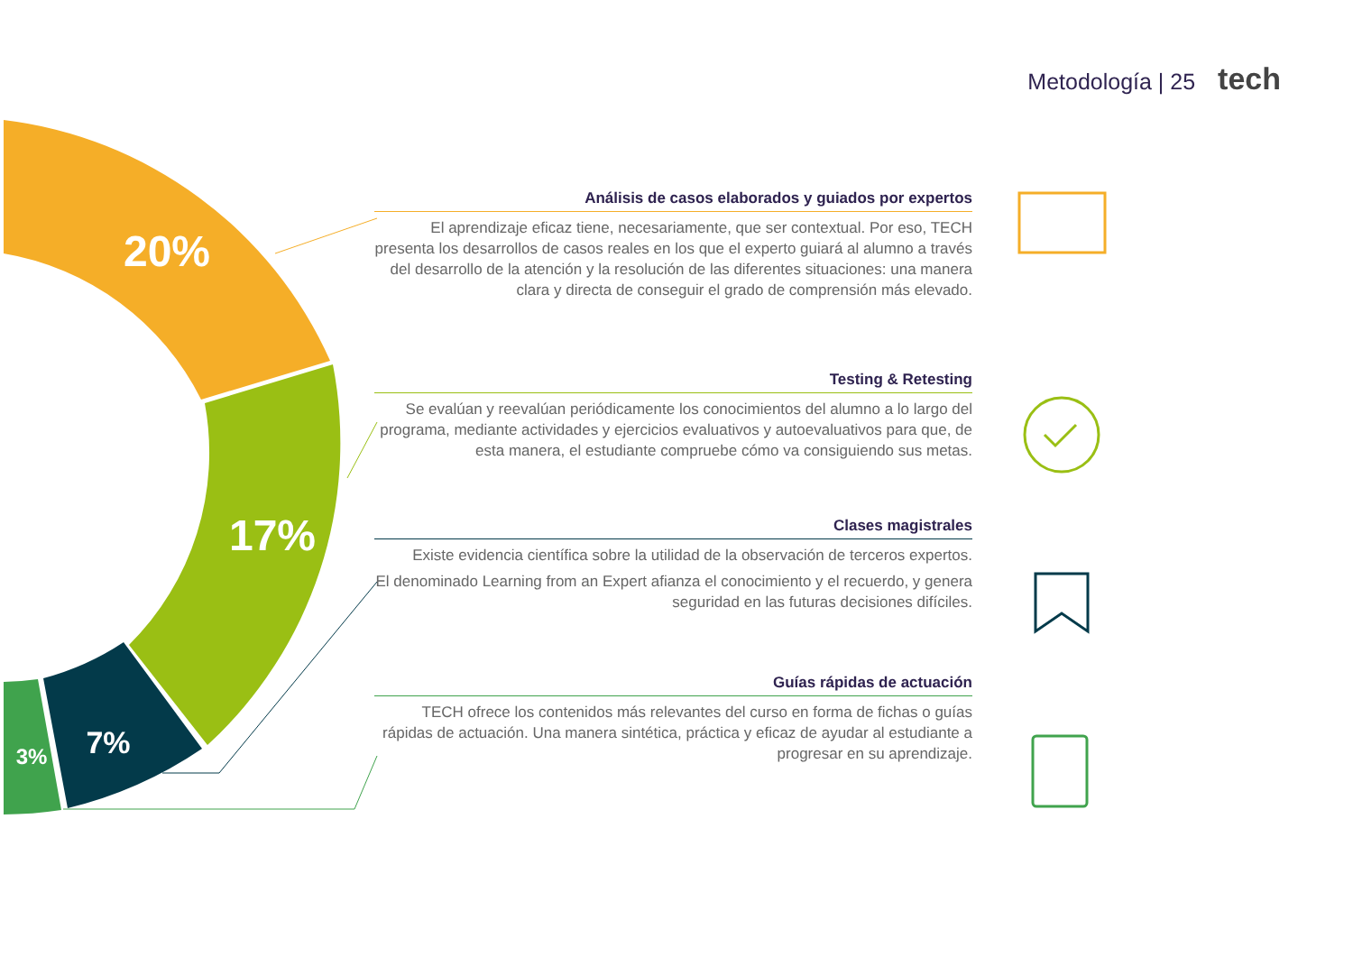Metodología | 25 tech
20%
17%
7%
3%
Análisis de casos elaborados y guiados por expertos
El aprendizaje eficaz tiene, necesariamente, que ser contextual. Por eso, TECH presenta los desarrollos de casos reales en los que el experto guiará al alumno a través del desarrollo de la atención y la resolución de las diferentes situaciones: una manera clara y directa de conseguir el grado de comprensión más elevado.
Testing & Retesting
Se evalúan y reevalúan periódicamente los conocimientos del alumno a lo largo del programa, mediante actividades y ejercicios evaluativos y autoevaluativos para que, de esta manera, el estudiante compruebe cómo va consiguiendo sus metas.
Clases magistrales
Existe evidencia científica sobre la utilidad de la observación de terceros expertos.
El denominado Learning from an Expert afianza el conocimiento y el recuerdo, y genera seguridad en las futuras decisiones difíciles.
Guías rápidas de actuación
TECH ofrece los contenidos más relevantes del curso en forma de fichas o guías rápidas de actuación. Una manera sintética, práctica y eficaz de ayudar al estudiante a progresar en su aprendizaje.